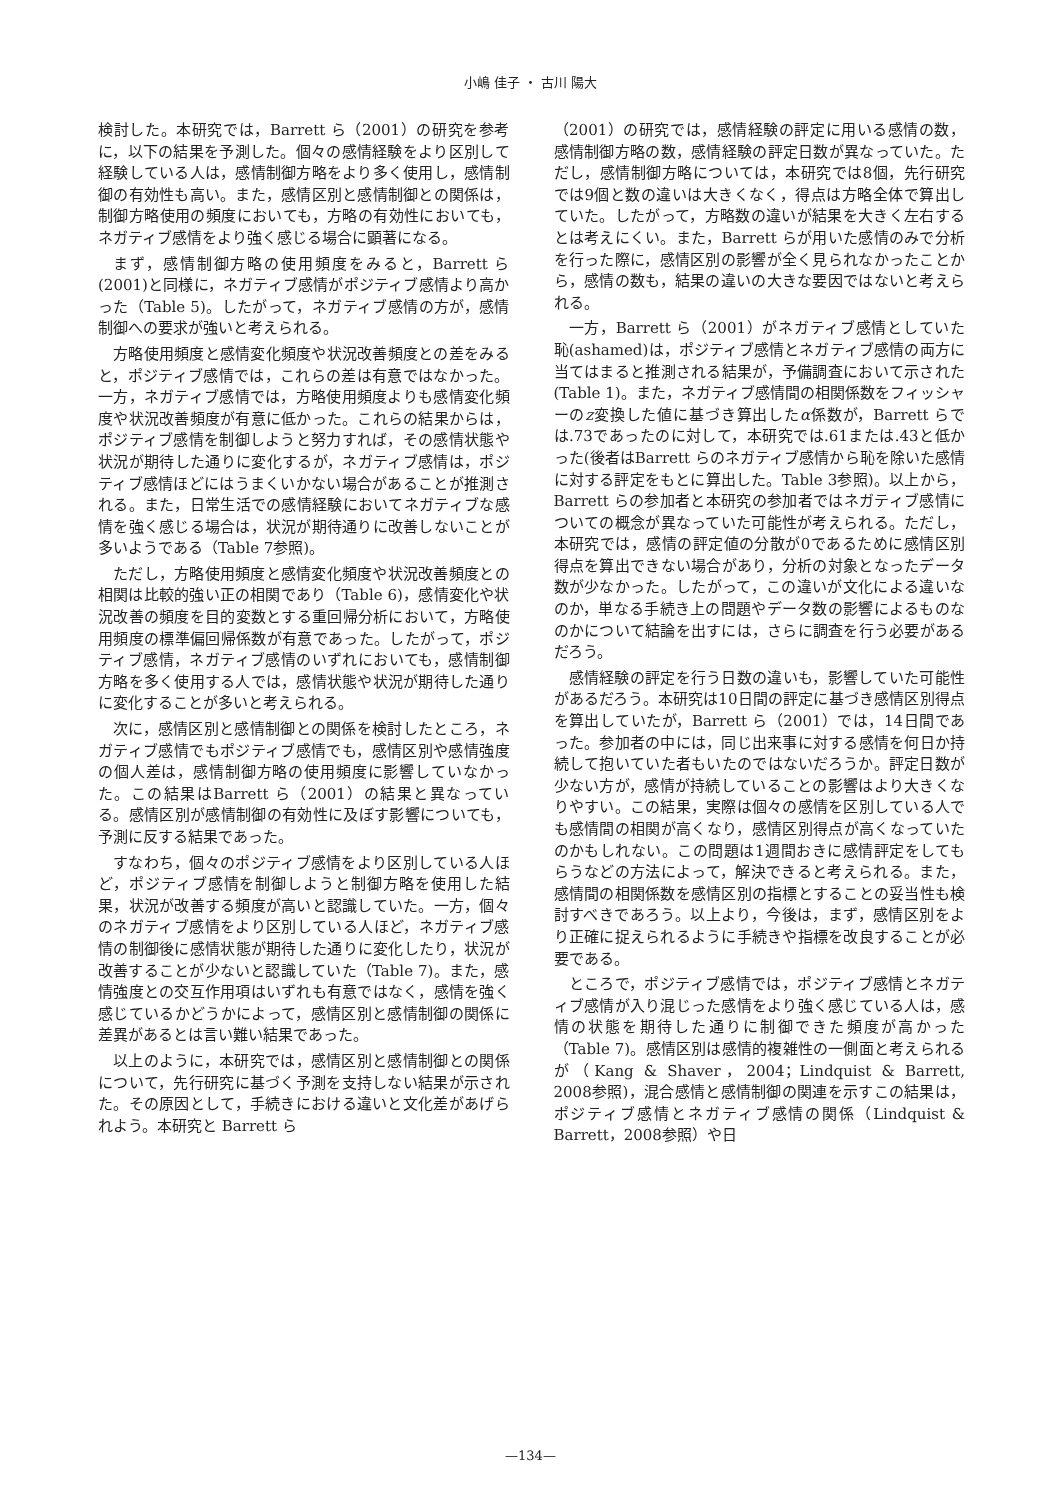小嶋 佳子 ・ 古川 陽大
検討した。本研究では，Barrett ら（2001）の研究を参考に，以下の結果を予測した。個々の感情経験をより区別して経験している人は，感情制御方略をより多く使用し，感情制御の有効性も高い。また，感情区別と感情制御との関係は，制御方略使用の頻度においても，方略の有効性においても，ネガティブ感情をより強く感じる場合に顕著になる。
まず，感情制御方略の使用頻度をみると，Barrett ら(2001)と同様に，ネガティブ感情がポジティブ感情より高かった（Table 5)。したがって，ネガティブ感情の方が，感情制御への要求が強いと考えられる。
方略使用頻度と感情変化頻度や状況改善頻度との差をみると，ポジティブ感情では，これらの差は有意ではなかった。一方，ネガティブ感情では，方略使用頻度よりも感情変化頻度や状況改善頻度が有意に低かった。これらの結果からは，ポジティブ感情を制御しようと努力すれば，その感情状態や状況が期待した通りに変化するが，ネガティブ感情は，ポジティブ感情ほどにはうまくいかない場合があることが推測される。また，日常生活での感情経験においてネガティブな感情を強く感じる場合は，状況が期待通りに改善しないことが多いようである（Table 7参照)。
ただし，方略使用頻度と感情変化頻度や状況改善頻度との相関は比較的強い正の相関であり（Table 6)，感情変化や状況改善の頻度を目的変数とする重回帰分析において，方略使用頻度の標準偏回帰係数が有意であった。したがって，ポジティブ感情，ネガティブ感情のいずれにおいても，感情制御方略を多く使用する人では，感情状態や状況が期待した通りに変化することが多いと考えられる。
次に，感情区別と感情制御との関係を検討したところ，ネガティブ感情でもポジティブ感情でも，感情区別や感情強度の個人差は，感情制御方略の使用頻度に影響していなかった。この結果はBarrett ら（2001）の結果と異なっている。感情区別が感情制御の有効性に及ぼす影響についても，予測に反する結果であった。
すなわち，個々のポジティブ感情をより区別している人ほど，ポジティブ感情を制御しようと制御方略を使用した結果，状況が改善する頻度が高いと認識していた。一方，個々のネガティブ感情をより区別している人ほど，ネガティブ感情の制御後に感情状態が期待した通りに変化したり，状況が改善することが少ないと認識していた（Table 7)。また，感情強度との交互作用項はいずれも有意ではなく，感情を強く感じているかどうかによって，感情区別と感情制御の関係に差異があるとは言い難い結果であった。
以上のように，本研究では，感情区別と感情制御との関係について，先行研究に基づく予測を支持しない結果が示された。その原因として，手続きにおける違いと文化差があげられよう。本研究と Barrett ら
（2001）の研究では，感情経験の評定に用いる感情の数，感情制御方略の数，感情経験の評定日数が異なっていた。ただし，感情制御方略については，本研究では8個，先行研究では9個と数の違いは大きくなく，得点は方略全体で算出していた。したがって，方略数の違いが結果を大きく左右するとは考えにくい。また，Barrett らが用いた感情のみで分析を行った際に，感情区別の影響が全く見られなかったことから，感情の数も，結果の違いの大きな要因ではないと考えられる。
一方，Barrett ら（2001）がネガティブ感情としていた恥(ashamed)は，ポジティブ感情とネガティブ感情の両方に当てはまると推測される結果が，予備調査において示された(Table 1)。また，ネガティブ感情間の相関係数をフィッシャーのz変換した値に基づき算出したα係数が，Barrett らでは.73であったのに対して，本研究では.61または.43と低かった(後者はBarrett らのネガティブ感情から恥を除いた感情に対する評定をもとに算出した。Table 3参照)。以上から，Barrett らの参加者と本研究の参加者ではネガティブ感情についての概念が異なっていた可能性が考えられる。ただし，本研究では，感情の評定値の分散が0であるために感情区別得点を算出できない場合があり，分析の対象となったデータ数が少なかった。したがって，この違いが文化による違いなのか，単なる手続き上の問題やデータ数の影響によるものなのかについて結論を出すには，さらに調査を行う必要があるだろう。
感情経験の評定を行う日数の違いも，影響していた可能性があるだろう。本研究は10日間の評定に基づき感情区別得点を算出していたが，Barrett ら（2001）では，14日間であった。参加者の中には，同じ出来事に対する感情を何日か持続して抱いていた者もいたのではないだろうか。評定日数が少ない方が，感情が持続していることの影響はより大きくなりやすい。この結果，実際は個々の感情を区別している人でも感情間の相関が高くなり，感情区別得点が高くなっていたのかもしれない。この問題は1週間おきに感情評定をしてもらうなどの方法によって，解決できると考えられる。また，感情間の相関係数を感情区別の指標とすることの妥当性も検討すべきであろう。以上より，今後は，まず，感情区別をより正確に捉えられるように手続きや指標を改良することが必要である。
ところで，ポジティブ感情では，ポジティブ感情とネガティブ感情が入り混じった感情をより強く感じている人は，感情の状態を期待した通りに制御できた頻度が高かった（Table 7)。感情区別は感情的複雑性の一側面と考えられるが（Kang & Shaver，2004；Lindquist & Barrett, 2008参照)，混合感情と感情制御の関連を示すこの結果は，ポジティブ感情とネガティブ感情の関係（Lindquist & Barrett，2008参照）や日
—134—